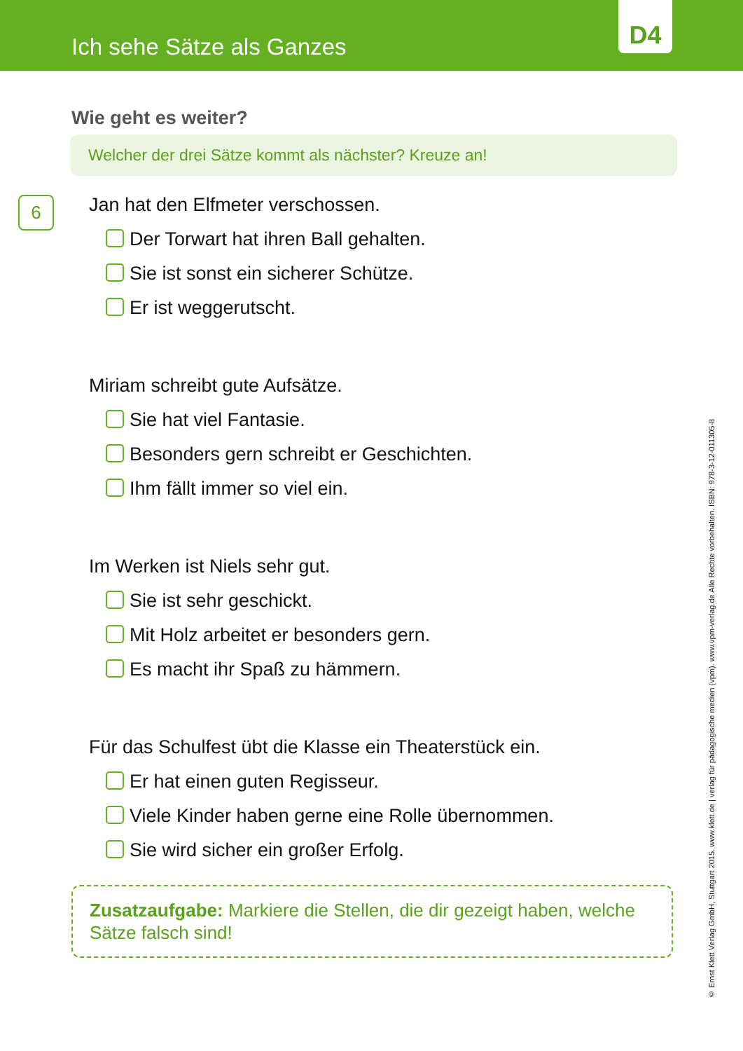Ich sehe Sätze als Ganzes
D4
Wie geht es weiter?
Welcher der drei Sätze kommt als nächster? Kreuze an!
6
Jan hat den Elfmeter verschossen.
Der Torwart hat ihren Ball gehalten.
Sie ist sonst ein sicherer Schütze.
Er ist weggerutscht.
Miriam schreibt gute Aufsätze.
Sie hat viel Fantasie.
Besonders gern schreibt er Geschichten.
Ihm fällt immer so viel ein.
Im Werken ist Niels sehr gut.
Sie ist sehr geschickt.
Mit Holz arbeitet er besonders gern.
Es macht ihr Spaß zu hämmern.
Für das Schulfest übt die Klasse ein Theaterstück ein.
Er hat einen guten Regisseur.
Viele Kinder haben gerne eine Rolle übernommen.
Sie wird sicher ein großer Erfolg.
Zusatzaufgabe: Markiere die Stellen, die dir gezeigt haben, welche Sätze falsch sind!
© Ernst Klett Verlag GmbH, Stuttgart 2015. www.klett.de | verlag für pädagogische medien (vpm). www.vpm-verlag.de Alle Rechte vorbehalten. ISBN: 978-3-12-011305-8